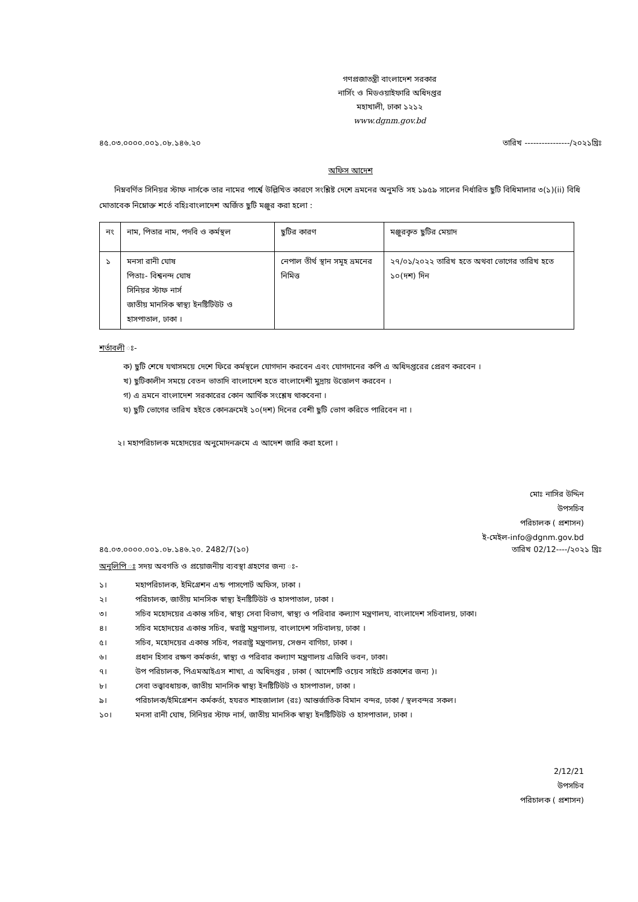গণপ্রজাতন্ত্রী বাংলাদেশ সরকার
নার্সিং ও মিডওয়াইফারি অধিদপ্তর
মহাখালী, ঢাকা ১২১২
www.dgnm.gov.bd
৪৫.০৩.০০০০.০০১.০৮.১৪৬.২০ তারিখ ----------------/২০২১খ্রিঃ
অফিস আদেশ
নিম্নবর্ণিত সিনিয়র স্টাফ নার্সকে তার নামের পার্শ্বে উল্লিখিত কারণে সংশ্লিষ্ট দেশে ভ্রমনের অনুমতি সহ ১৯৫৯ সালের নির্ধারিত ছুটি বিধিমালার ৩(১)(ii) বিধি মোতাবেক নিম্নোক্ত শর্তে বহিঃবাংলাদেশ অর্জিত ছুটি মঞ্জুর করা হলো :
| নং | নাম, পিতার নাম, পদবি ও কর্মস্থল | ছুটির কারণ | মঞ্জুরকৃত ছুটির মেয়াদ |
| --- | --- | --- | --- |
| ১ | মনসা রানী ঘোষ পিতাঃ- বিশ্বনন্দ ঘোষ সিনিয়র স্টাফ নার্স জাতীয় মানসিক স্বাস্থ্য ইনষ্টিটিউট ও হাসপাতাল, ঢাকা । | নেপাল তীর্থ স্থান সমূহ ভ্রমনের নিমিত্ত | ২৭/০১/২০২২ তারিখ হতে অথবা ভোগের তারিখ হতে ১০(দশ) দিন |
শর্তাবলী ঃ-
ক) ছুটি শেষে যথাসময়ে দেশে ফিরে কর্মস্থলে যোগদান করবেন এবং যোগদানের কপি এ অধিদপ্তরের প্রেরণ করবেন ।
খ) ছুটিকালীন সময়ে বেতন ভাতাদি বাংলাদেশ হতে বাংলাদেশী মুদ্রায় উত্তোলণ করবেন ।
গ) এ ভ্রমনে বাংলাদেশ সরকারের কোন আর্থিক সংশ্লেষ থাকবেনা ।
ঘ) ছুটি ভোগের তারিখ হইতে কোনক্রমেই ১০(দশ) দিনের বেশী ছুটি ভোগ করিতে পারিবেন না ।
২। মহাপরিচালক মহোদয়ের অনুমোদনক্রমে এ আদেশ জারি করা হলো ।
মোঃ নাসির উদ্দিন
উপসচিব
পরিচালক ( প্রশাসন)
ই-মেইল-info@dgnm.gov.bd
৪৫.০৩.০০০০.০০১.০৮.১৪৬.২০. 2482/7(১০) তারিখ 02/12----/২০২১ খ্রিঃ
অনুলিপি ঃ সদয় অবগতি ও প্রয়োজনীয় ব্যবস্থা গ্রহণের জন্য ঃ-
১। মহাপরিচালক, ইমিগ্রেশন এন্ড পাসপোর্ট অফিস, ঢাকা ।
২। পরিচালক, জাতীয় মানসিক স্বাস্থ্য ইনষ্টিটিউট ও হাসপাতাল, ঢাকা ।
৩। সচিব মহোদয়ের একান্ত সচিব, স্বাস্থ্য সেবা বিভাগ, স্বাস্থ্য ও পরিবার কল্যাণ মন্ত্রণালয, বাংলাদেশ সচিবালয়, ঢাকা।
৪। সচিব মহোদয়ের একান্ত সচিব, স্বরাষ্ট্র মন্ত্রণালয়, বাংলাদেশ সচিবালয়, ঢাকা ।
৫। সচিব, মহোদয়ের একান্ত সচিব, পররাষ্ট্র মন্ত্রণালয়, সেগুন বাগিচা, ঢাকা ।
৬। প্রধান হিসাব রক্ষণ কর্মকর্তা, স্বাস্থ্য ও পরিবার কল্যাণ মন্ত্রণালয় এজিবি ভবন, ঢাকা।
৭। উপ পরিচালক, পিএমআইএস শাখা, এ অধিদপ্তর , ঢাকা ( আদেশটি ওয়েব সাইটে প্রকাশের জন্য )।
৮। সেবা তত্ত্বাবধায়ক, জাতীয় মানসিক স্বাস্থ্য ইনষ্টিটিউট ও হাসপাতাল, ঢাকা ।
৯। পরিচালক/ইমিগ্রেশন কর্মকর্তা, হযরত শাহজালাল (রঃ) আন্তর্জাতিক বিমান বন্দর, ঢাকা / স্থলবন্দর সকল।
১০। মনসা রানী ঘোষ, সিনিয়র স্টাফ নার্স, জাতীয় মানসিক স্বাস্থ্য ইনষ্টিটিউট ও হাসপাতাল, ঢাকা ।
2/12/21
উপসচিব
পরিচালক ( প্রশাসন)